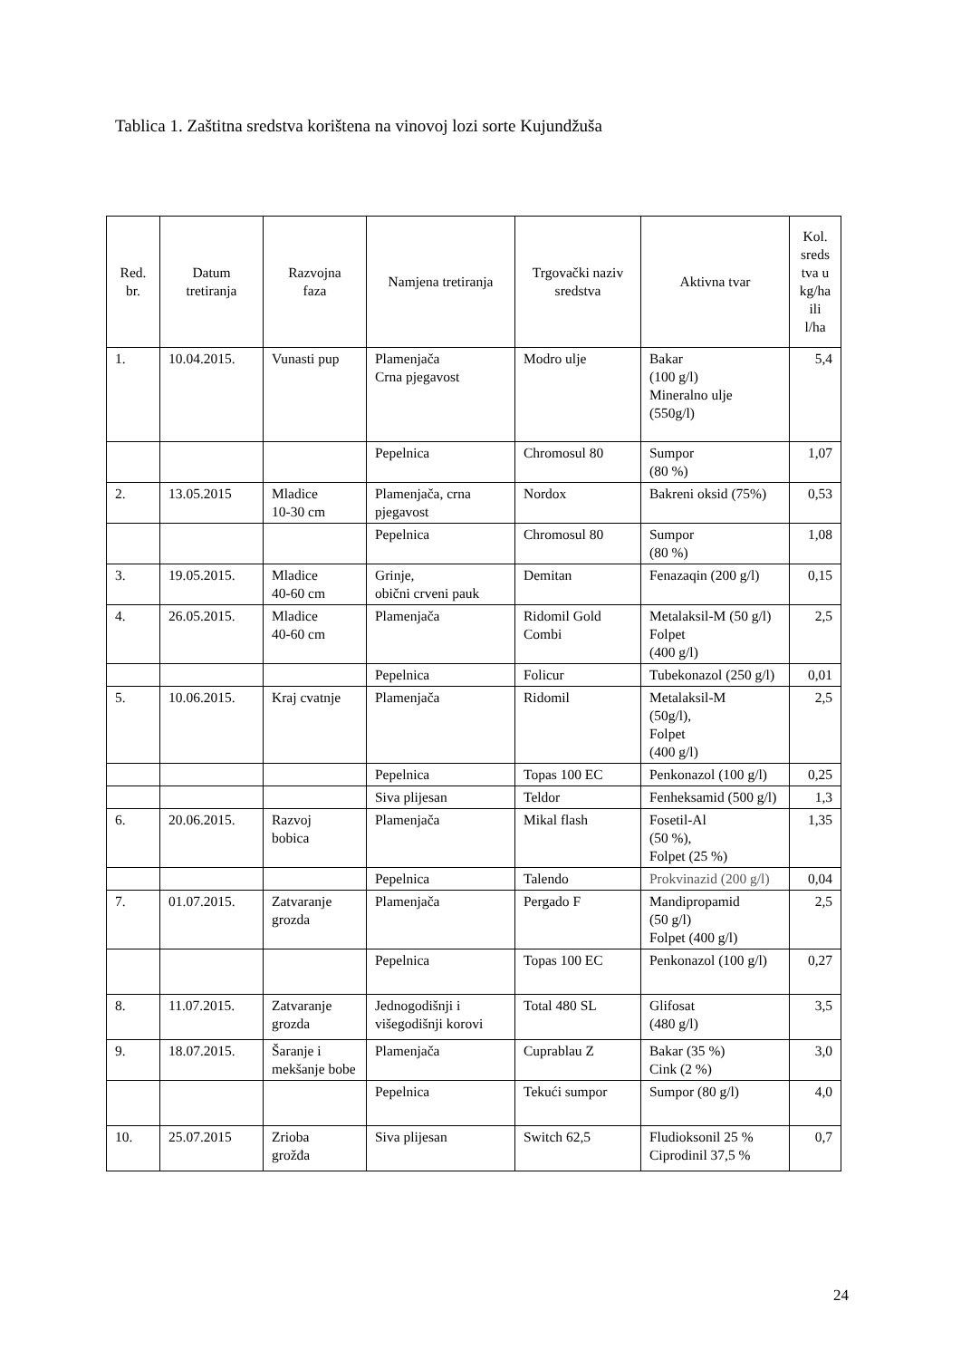Tablica 1. Zaštitna sredstva korištena na vinovoj lozi sorte Kujundžuša
| Red. br. | Datum tretiranja | Razvojna faza | Namjena tretiranja | Trgovački naziv sredstva | Aktivna tvar | Kol. sreds tva u kg/ha ili l/ha |
| --- | --- | --- | --- | --- | --- | --- |
| 1. | 10.04.2015. | Vunasti pup | Plamenjača Crna pjegavost | Modro ulje | Bakar (100 g/l) Mineralno ulje (550g/l) | 5,4 |
| | | | Pepelnica | Chromosul 80 | Sumpor (80 %) | 1,07 |
| 2. | 13.05.2015 | Mladice 10-30 cm | Plamenjača, crna pjegavost | Nordox | Bakreni oksid (75%) | 0,53 |
| | | | Pepelnica | Chromosul 80 | Sumpor (80 %) | 1,08 |
| 3. | 19.05.2015. | Mladice 40-60 cm | Grinje, obični crveni pauk | Demitan | Fenazaqin (200 g/l) | 0,15 |
| 4. | 26.05.2015. | Mladice 40-60 cm | Plamenjača | Ridomil Gold Combi | Metalaksil-M (50 g/l) Folpet (400 g/l) | 2,5 |
| | | | Pepelnica | Folicur | Tubekonazol (250 g/l) | 0,01 |
| 5. | 10.06.2015. | Kraj cvatnje | Plamenjača | Ridomil | Metalaksil-M (50g/l), Folpet (400 g/l) | 2,5 |
| | | | Pepelnica | Topas 100 EC | Penkonazol (100 g/l) | 0,25 |
| | | | Siva plijesan | Teldor | Fenheksamid (500 g/l) | 1,3 |
| 6. | 20.06.2015. | Razvoj bobica | Plamenjača | Mikal flash | Fosetil-Al (50 %), Folpet (25 %) | 1,35 |
| | | | Pepelnica | Talendo | Prokvinazid (200 g/l) | 0,04 |
| 7. | 01.07.2015. | Zatvaranje grozda | Plamenjača | Pergado F | Mandipropamid (50 g/l) Folpet (400 g/l) | 2,5 |
| | | | Pepelnica | Topas 100 EC | Penkonazol (100 g/l) | 0,27 |
| 8. | 11.07.2015. | Zatvaranje grozda | Jednogodišnji i višegodišnji korovi | Total 480 SL | Glifosat (480 g/l) | 3,5 |
| 9. | 18.07.2015. | Šaranje i mekšanje bobe | Plamenjača | Cuprablau Z | Bakar (35 %) Cink (2 %) | 3,0 |
| | | | Pepelnica | Tekući sumpor | Sumpor (80 g/l) | 4,0 |
| 10. | 25.07.2015 | Zrioba grožđa | Siva plijesan | Switch 62,5 | Fludioksonil 25 % Ciprodinil 37,5 % | 0,7 |
24